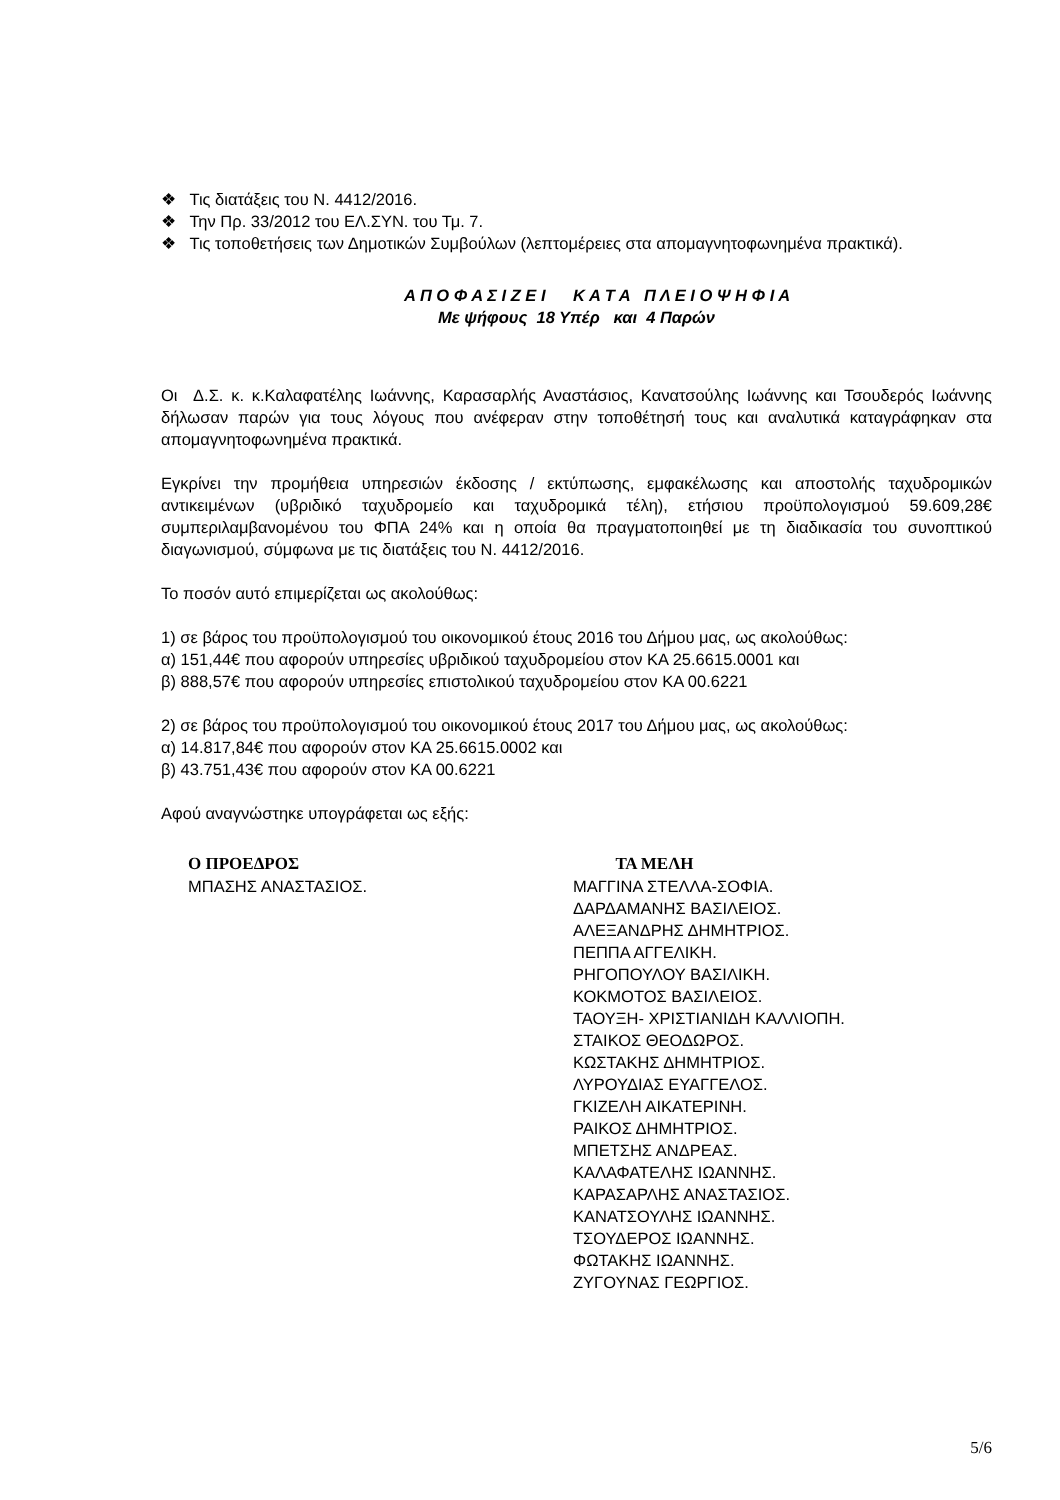❖ Τις διατάξεις του Ν. 4412/2016.
❖ Την Πρ. 33/2012 του ΕΛ.ΣΥΝ. του Τμ. 7.
❖ Τις τοποθετήσεις των Δημοτικών Συμβούλων (λεπτομέρειες στα απομαγνητοφωνημένα πρακτικά).
Α Π Ο Φ Α Σ Ι Ζ Ε Ι Κ Α Τ Α Π Λ Ε Ι Ο Ψ Η Φ Ι Α
Με ψήφους 18 Υπέρ και 4 Παρών
Οι Δ.Σ. κ. κ.Καλαφατέλης Ιωάννης, Καρασαρλής Αναστάσιος, Κανατσούλης Ιωάννης και Τσουδερός Ιωάννης δήλωσαν παρών για τους λόγους που ανέφεραν στην τοποθέτησή τους και αναλυτικά καταγράφηκαν στα απομαγνητοφωνημένα πρακτικά.
Εγκρίνει την προμήθεια υπηρεσιών έκδοσης / εκτύπωσης, εμφακέλωσης και αποστολής ταχυδρομικών αντικειμένων (υβριδικό ταχυδρομείο και ταχυδρομικά τέλη), ετήσιου προϋπολογισμού 59.609,28€ συμπεριλαμβανομένου του ΦΠΑ 24% και η οποία θα πραγματοποιηθεί με τη διαδικασία του συνοπτικού διαγωνισμού, σύμφωνα με τις διατάξεις του Ν. 4412/2016.
Το ποσόν αυτό επιμερίζεται ως ακολούθως:
1) σε βάρος του προϋπολογισμού του οικονομικού έτους 2016 του Δήμου μας, ως ακολούθως:
α) 151,44€ που αφορούν υπηρεσίες υβριδικού ταχυδρομείου στον ΚΑ 25.6615.0001 και
β) 888,57€ που αφορούν υπηρεσίες επιστολικού ταχυδρομείου στον ΚΑ 00.6221
2) σε βάρος του προϋπολογισμού του οικονομικού έτους 2017 του Δήμου μας, ως ακολούθως:
α) 14.817,84€ που αφορούν στον ΚΑ 25.6615.0002 και
β) 43.751,43€ που αφορούν στον ΚΑ 00.6221
Αφού αναγνώστηκε υπογράφεται ως εξής:
Ο ΠΡΟΕΔΡΟΣ
ΜΠΑΣΗΣ ΑΝΑΣΤΑΣΙΟΣ.
ΤΑ ΜΕΛΗ
ΜΑΓΓΙΝΑ ΣΤΕΛΛΑ-ΣΟΦΙΑ.
ΔΑΡΔΑΜΑΝΗΣ ΒΑΣΙΛΕΙΟΣ.
ΑΛΕΞΑΝΔΡΗΣ ΔΗΜΗΤΡΙΟΣ.
ΠΕΠΠΑ ΑΓΓΕΛΙΚΗ.
ΡΗΓΟΠΟΥΛΟΥ ΒΑΣΙΛΙΚΗ.
ΚΟΚΜΟΤΟΣ ΒΑΣΙΛΕΙΟΣ.
ΤΑΟΥΞΗ- ΧΡΙΣΤΙΑΝΙΔΗ ΚΑΛΛΙΟΠΗ.
ΣΤΑΙΚΟΣ ΘΕΟΔΩΡΟΣ.
ΚΩΣΤΑΚΗΣ ΔΗΜΗΤΡΙΟΣ.
ΛΥΡΟΥΔΙΑΣ ΕΥΑΓΓΕΛΟΣ.
ΓΚΙΖΕΛΗ ΑΙΚΑΤΕΡΙΝΗ.
ΡΑΙΚΟΣ ΔΗΜΗΤΡΙΟΣ.
ΜΠΕΤΣΗΣ ΑΝΔΡΕΑΣ.
ΚΑΛΑΦΑΤΕΛΗΣ ΙΩΑΝΝΗΣ.
ΚΑΡΑΣΑΡΛΗΣ ΑΝΑΣΤΑΣΙΟΣ.
ΚΑΝΑΤΣΟΥΛΗΣ ΙΩΑΝΝΗΣ.
ΤΣΟΥΔΕΡΟΣ ΙΩΑΝΝΗΣ.
ΦΩΤΑΚΗΣ ΙΩΑΝΝΗΣ.
ΖΥΓΟΥΝΑΣ ΓΕΩΡΓΙΟΣ.
5/6